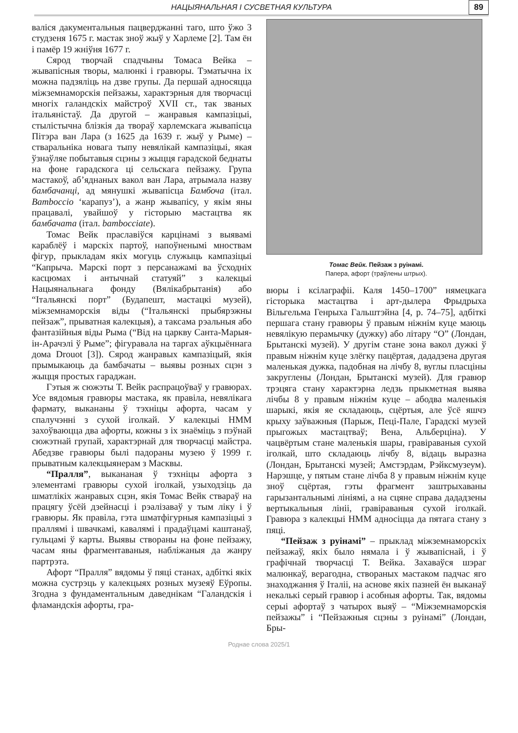НАЦЫЯНАЛЬНАЯ І СУСВЕТНАЯ КУЛЬТУРА
89
валіся дакументальныя пацверджанні таго, што ўжо 3 студзеня 1675 г. мастак зноў жыў у Харлеме [2]. Там ён і памёр 19 жніўня 1677 г.
Сярод творчай спадчыны Томаса Вейка – жывапісныя творы, малюнкі і гравюры. Тэматычна іх можна падзяліць на дзве групы. Да першай адносяцца міжземнаморскія пейзажы, характэрныя для творчасці многіх галандскіх майстроў XVII ст., так званых італьяністаў. Да другой – жанравыя кампазіцыі, стылістычна блізкія да твораў харлемскага жывапісца Пітэра ван Лара (з 1625 да 1639 г. жыў у Рыме) – стваральніка новага тыпу невялікай кампазіцыі, якая ўзнаўляе побытавыя сцэны з жыцця гарадской беднаты на фоне гарадскога ці сельскага пейзажу. Група мастакоў, аб’яднаных вакол ван Лара, атрымала назву бамбачанці, ад мянушкі жывапісца Бамбоча (італ. Bamboccio ‘карапуз’), а жанр жывапісу, у якім яны працавалі, увайшоў у гісторыю мастацтва як бамбачата (італ. bambocciate).
Томас Вейк праславіўся карцінамі з выявамі караблёў і марскіх партоў, напоўненымі мноствам фігур, прыкладам якіх могуць служыць кампазіцыі “Капрыча. Марскі порт з персанажамі ва ўсходніх касцюмах і антычнай статуяй” з калекцыі Нацыянальнага фонду (Вялікабрытанія) або “Італьянскі порт” (Будапешт, мастацкі музей), міжземнаморскія віды (“Італьянскі прыбярэжны пейзаж”, прыватная калекцыя), а таксама рэальныя або фантазійныя віды Рыма (“Від на царкву Санта-Марыя-ін-Арачэлі ў Рыме”; фігуравала на таргах аўкцыённага дома Drouot [3]). Сярод жанравых кампазіцый, якія прымыкаюць да бамбачаты – выявы розных сцэн з жыцця простых гараджан.
Гэтыя ж сюжэты Т. Вейк распрацоўваў у гравюрах. Усе вядомыя гравюры мастака, як правіла, невялікага фармату, выкананы ў тэхніцы афорта, часам у спалучэнні з сухой іголкай. У калекцыі НММ захоўваюцца два афорты, кожны з іх знаёміць з пэўнай сюжэтнай групай, характэрнай для творчасці майстра. Абедзве гравюры былі падораны музею ў 1999 г. прыватным калекцыянерам з Масквы.
“Пралля”, выкананая ў тэхніцы афорта з элементамі гравюры сухой іголкай, узыходзіць да шматлікіх жанравых сцэн, якія Томас Вейк ствараў на працягу ўсёй дзейнасці і рэалізаваў у тым ліку і ў гравюры. Як правіла, гэта шматфігурныя кампазіцыі з праллямі і швачкамі, каваля­мі і прадаўцамі каштанаў, гульцамі ў карты. Выявы створаны на фоне пейзажу, часам яны фрагментаваныя, набліжаныя да жанру партрэта.
Афорт “Пралля” вядомы ў пяці станах, адбіткі якіх можна сустрэць у калекцыях розных музеяў Еўропы. Згодна з фундаментальным даведнікам “Галандскія і фламандскія афорты, гра-
Томас Вейк. Пейзаж з руінамі.
Папера, афорт (траўлены штрых).
вюры і ксілаграфіі. Каля 1450–1700” нямецкага гісторыка мастацтва і арт-дылера Фрыдрыха Вільгельма Генрыха Гальштэйна [4, p. 74–75], адбіткі першага стану гравюры ў правым ніжнім куце маюць невялікую перамычку (дужку) або літару “О” (Лондан, Брытанскі музей). У другім стане зона вакол дужкі ў правым ніжнім куце злёгку пацёртая, дададзена другая маленькая дужка, падобная на лічбу 8, вуглы пласціны закруглены (Лондан, Брытанскі музей). Для гравюр трэцяга стану характэрна ледзь прыкметная выява лічбы 8 у правым ніжнім куце – абодва маленькія шарыкі, якія яе складаюць, сцёртыя, але ўсё яшчэ крыху заўважныя (Парыж, Пеці-Пале, Гарадскі музей прыгожых мастацтваў; Вена, Альберціна). У чацвёртым стане маленькія шары, гравіраваныя сухой іголкай, што складаюць лічбу 8, відаць выразна (Лондан, Брытанскі музей; Амстэрдам, Рэйксмузеум). Нарэшце, у пятым стане лічба 8 у правым ніжнім куце зноў сцёртая, гэты фрагмент заштрыхаваны гарызантальнымі лініямі, а на сцяне справа дададзены вертыкальныя лініі, гравіраваныя сухой іголкай. Гравюра з калекцыі НММ адносіцца да пятага стану з пяці.
“Пейзаж з руінамі” – прыклад міжземнаморскіх пейзажаў, якіх было нямала і ў жывапіснай, і ў графічнай творчасці Т. Вейка. Захаваўся шэраг малюнкаў, верагодна, створаных мастаком падчас яго знаходжання ў Італіі, на аснове якіх пазней ён выканаў некалькі серый гравюр і асобныя афорты. Так, вядомы серыі афортаў з чатырох выяў – “Міжземнаморскія пейзажы” і “Пейзажныя сцэны з руінамі” (Лондан, Бры-
Роднае слова 2025/1